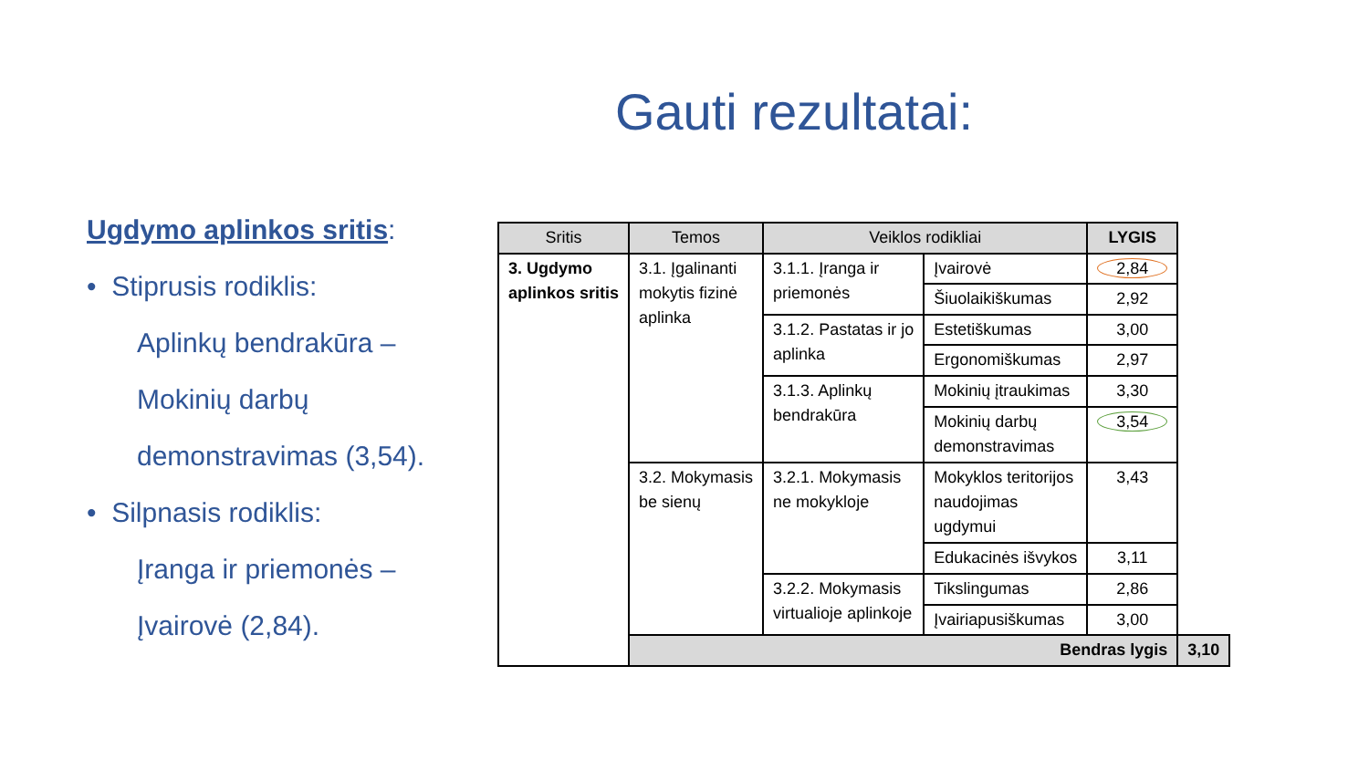Gauti rezultatai:
Ugdymo aplinkos sritis:
• Stiprusis rodiklis:
Aplinkų bendrakūra –
Mokinių darbų
demonstravimas (3,54).
• Silpnasis rodiklis:
Įranga ir priemonės –
Įvairovė (2,84).
| Sritis | Temos | Veiklos rodikliai | | LYGIS | |
| --- | --- | --- | --- | --- | --- |
| 3. Ugdymo aplinkos sritis | 3.1. Įgalinanti mokytis fizinė aplinka | 3.1.1. Įranga ir priemonės | Įvairovė | 2,84 | |
| | | | Šiuolaikiškumas | 2,92 | |
| | | 3.1.2. Pastatas ir jo aplinka | Estetiškumas | 3,00 | |
| | | | Ergonomiškumas | 2,97 | |
| | | 3.1.3. Aplinkų bendrakūra | Mokinių įtraukimas | 3,30 | |
| | | | Mokinių darbų demonstravimas | 3,54 | |
| | 3.2. Mokymasis be sienų | 3.2.1. Mokymasis ne mokykloje | Mokyklos teritorijos naudojimas ugdymui | 3,43 | |
| | | | Edukacinės išvykos | 3,11 | |
| | | 3.2.2. Mokymasis virtualioje aplinkoje | Tikslingumas | 2,86 | |
| | | | Įvairiapusiškumas | 3,00 | |
| | Bendras lygis | | | | 3,10 |